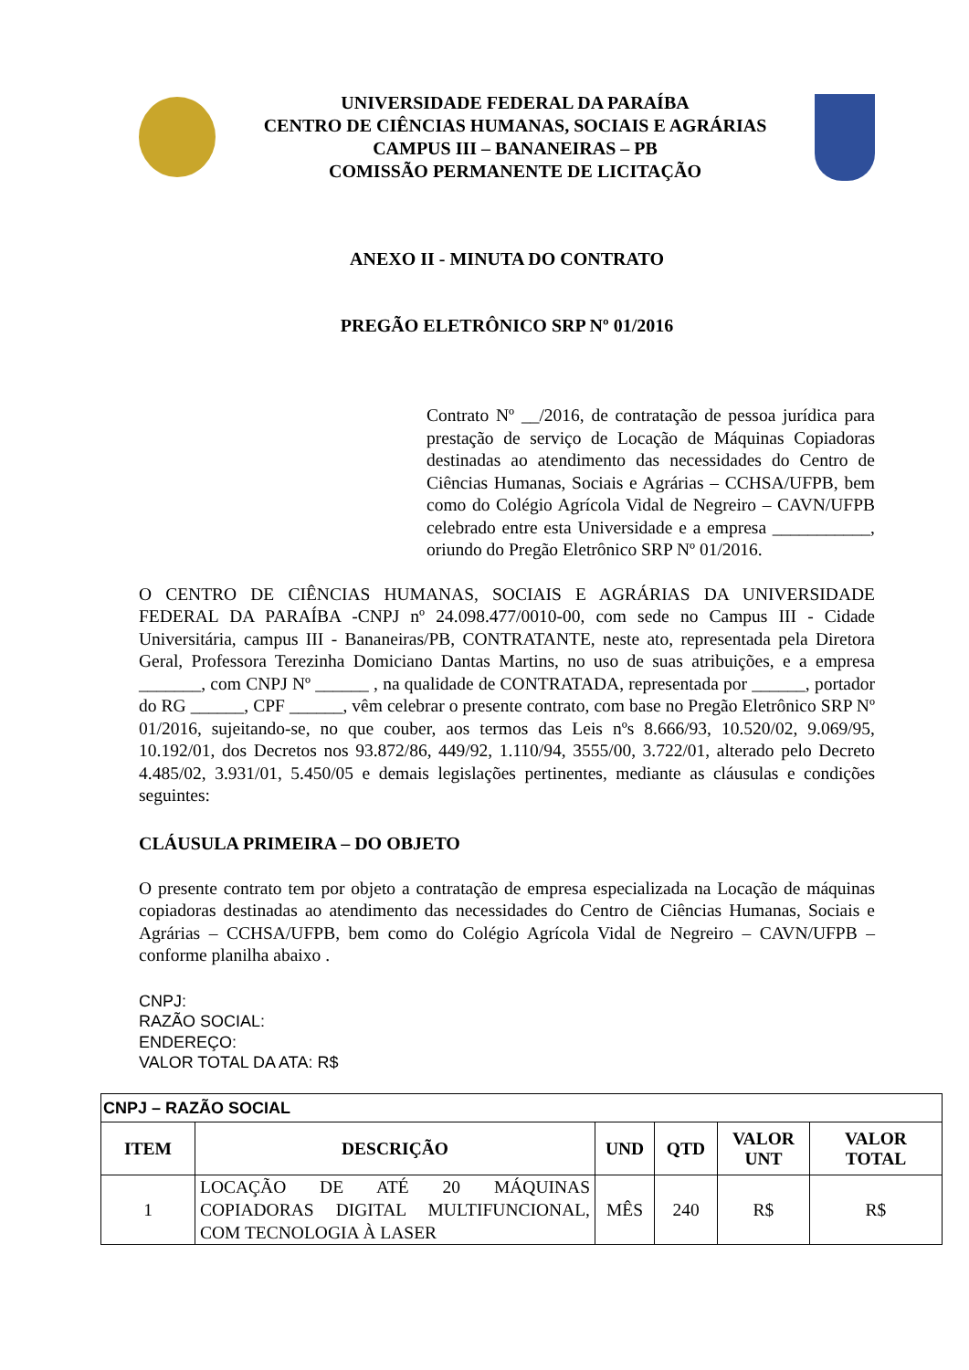UNIVERSIDADE FEDERAL DA PARAÍBA
CENTRO DE CIÊNCIAS HUMANAS, SOCIAIS E AGRÁRIAS
CAMPUS III – BANANEIRAS – PB
COMISSÃO PERMANENTE DE LICITAÇÃO
ANEXO II - MINUTA DO CONTRATO
PREGÃO ELETRÔNICO SRP Nº 01/2016
Contrato Nº __/2016, de contratação de pessoa jurídica para prestação de serviço de Locação de Máquinas Copiadoras destinadas ao atendimento das necessidades do Centro de Ciências Humanas, Sociais e Agrárias – CCHSA/UFPB, bem como do Colégio Agrícola Vidal de Negreiro – CAVN/UFPB celebrado entre esta Universidade e a empresa ___________, oriundo do Pregão Eletrônico SRP Nº 01/2016.
O CENTRO DE CIÊNCIAS HUMANAS, SOCIAIS E AGRÁRIAS DA UNIVERSIDADE FEDERAL DA PARAÍBA -CNPJ nº 24.098.477/0010-00, com sede no Campus III - Cidade Universitária, campus III - Bananeiras/PB, CONTRATANTE, neste ato, representada pela Diretora Geral, Professora Terezinha Domiciano Dantas Martins, no uso de suas atribuições, e a empresa _______, com CNPJ Nº ______ , na qualidade de CONTRATADA, representada por ______, portador do RG ______, CPF ______, vêm celebrar o presente contrato, com base no Pregão Eletrônico SRP Nº 01/2016, sujeitando-se, no que couber, aos termos das Leis nºs 8.666/93, 10.520/02, 9.069/95, 10.192/01, dos Decretos nos 93.872/86, 449/92, 1.110/94, 3555/00, 3.722/01, alterado pelo Decreto 4.485/02, 3.931/01, 5.450/05 e demais legislações pertinentes, mediante as cláusulas e condições seguintes:
CLÁUSULA PRIMEIRA – DO OBJETO
O presente contrato tem por objeto a contratação de empresa especializada na Locação de máquinas copiadoras destinadas ao atendimento das necessidades do Centro de Ciências Humanas, Sociais e Agrárias – CCHSA/UFPB, bem como do Colégio Agrícola Vidal de Negreiro – CAVN/UFPB – conforme planilha abaixo .
CNPJ:
RAZÃO SOCIAL:
ENDEREÇO:
VALOR TOTAL DA ATA: R$
| CNPJ – RAZÃO SOCIAL | | | | | |
| --- | --- | --- | --- | --- | --- |
| ITEM | DESCRIÇÃO | UND | QTD | VALOR UNT | VALOR TOTAL |
| 1 | LOCAÇÃO DE ATÉ 20 MÁQUINAS COPIADORAS DIGITAL MULTIFUNCIONAL, COM TECNOLOGIA À LASER | MÊS | 240 | R$ | R$ |